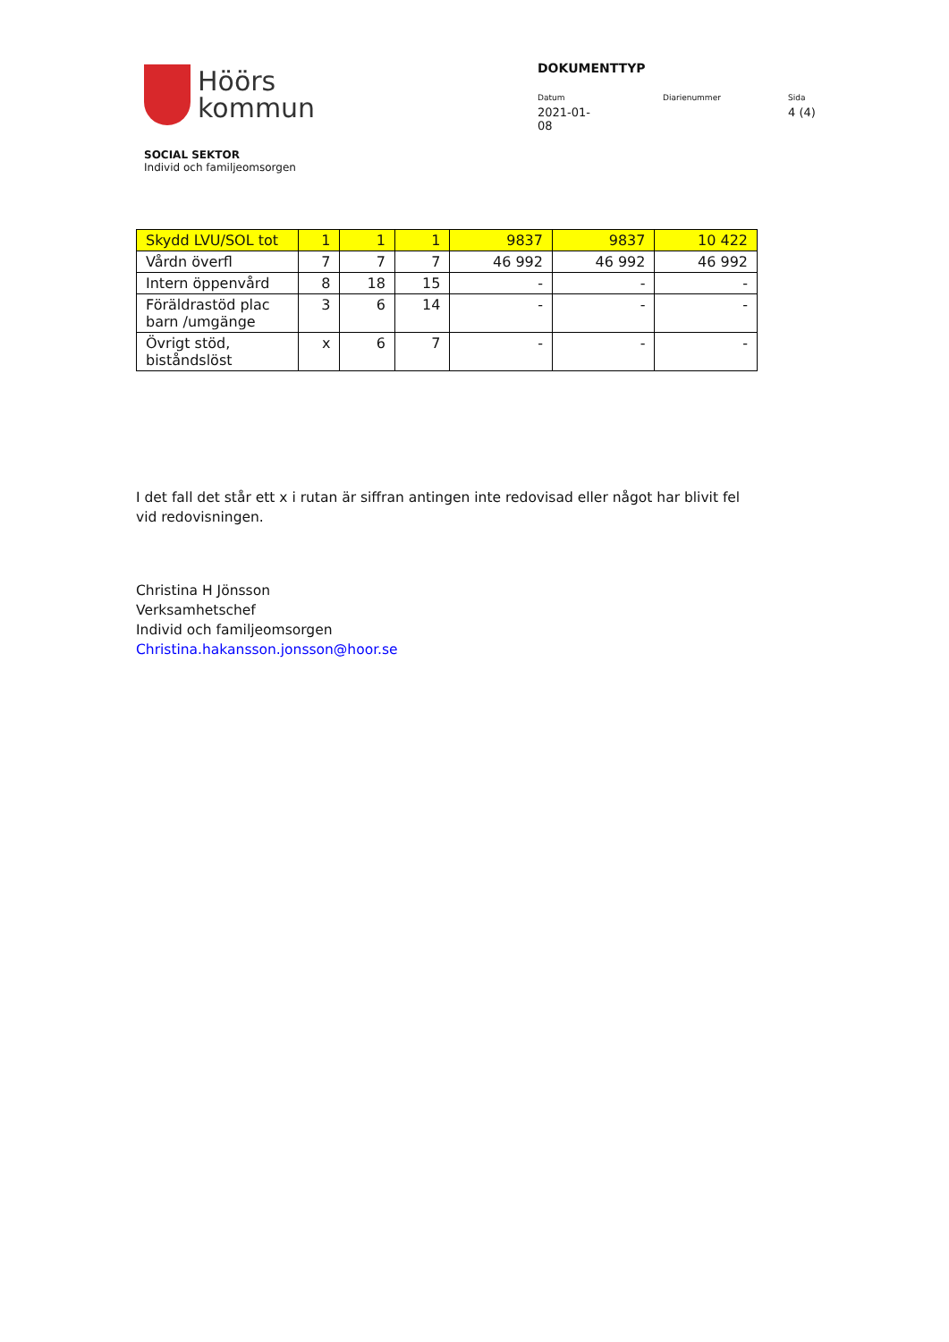Höörs
kommun
DOKUMENTTYP
Datum
2021-01-08
Diarienummer Sida
4 (4)
SOCIAL SEKTOR
Individ och familjeomsorgen
| Skydd LVU/SOL tot | 1 | 1 | 1 | 9837 | 9837 | 10 422 |
| Vårdn överfl | 7 | 7 | 7 | 46 992 | 46 992 | 46 992 |
| Intern öppenvård | 8 | 18 | 15 | - | - | - |
| Föräldrastöd plac barn /umgänge | 3 | 6 | 14 | - | - | - |
| Övrigt stöd, biståndslöst | x | 6 | 7 | - | - | - |
I det fall det står ett x i rutan är siffran antingen inte redovisad eller något har blivit fel vid redovisningen.
Christina H Jönsson
Verksamhetschef
Individ och familjeomsorgen
Christina.hakansson.jonsson@hoor.se